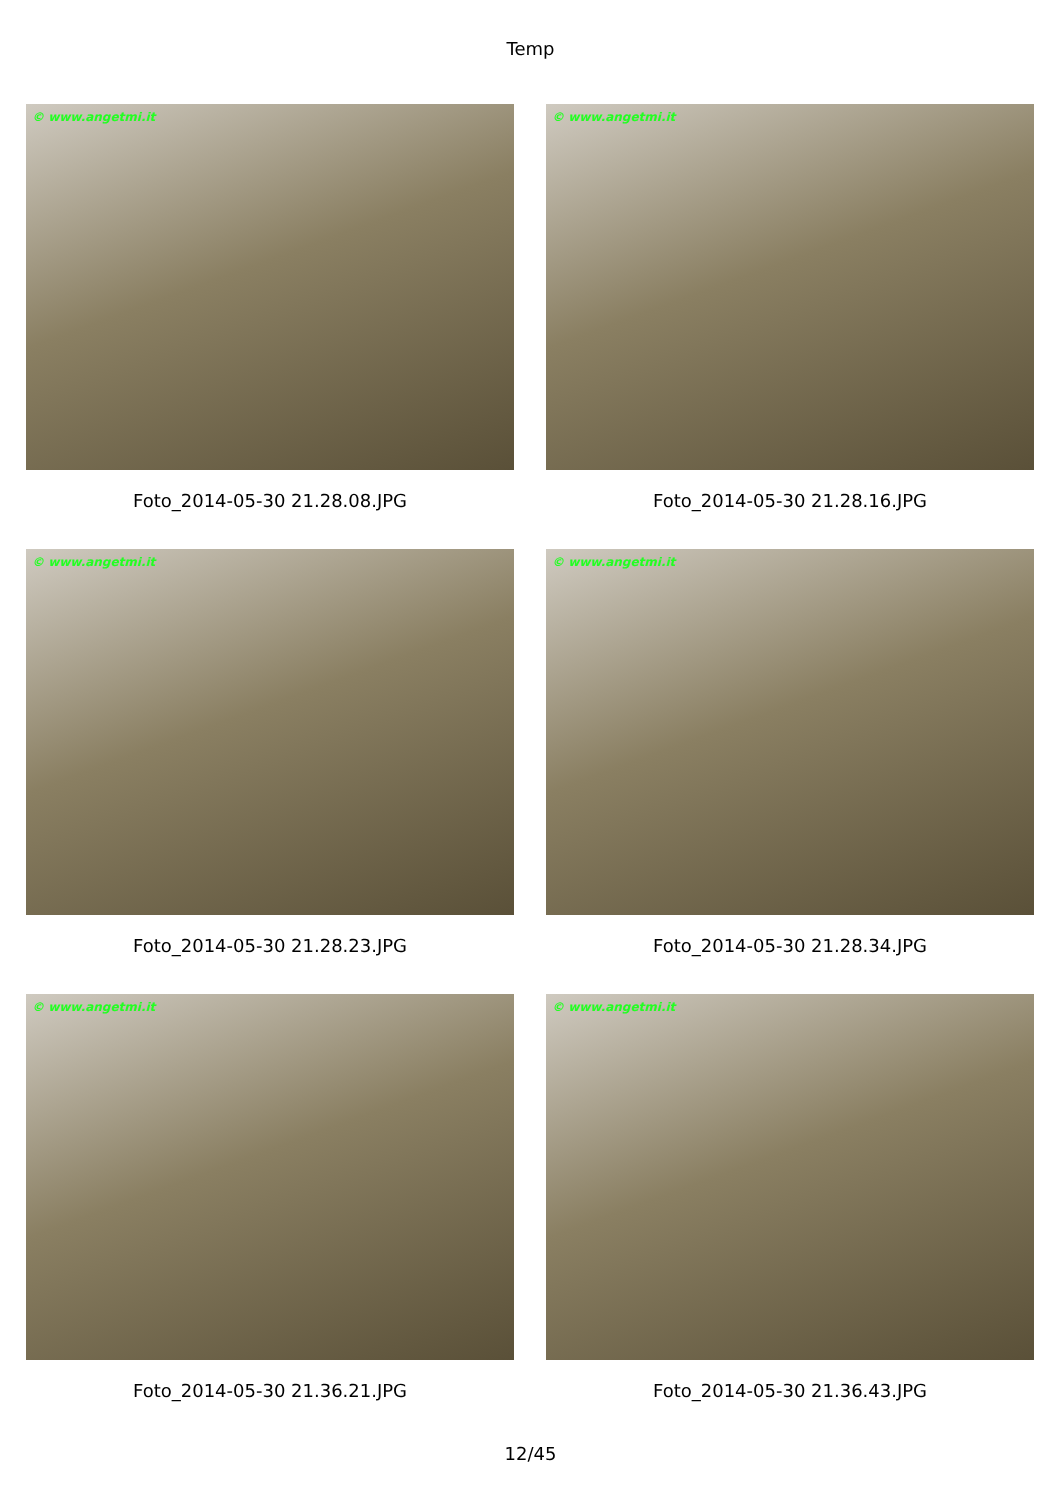Temp
© www.angetmi.it
Foto_2014-05-30 21.28.08.JPG
© www.angetmi.it
Foto_2014-05-30 21.28.16.JPG
© www.angetmi.it
Foto_2014-05-30 21.28.23.JPG
© www.angetmi.it
Foto_2014-05-30 21.28.34.JPG
© www.angetmi.it
Foto_2014-05-30 21.36.21.JPG
© www.angetmi.it
Foto_2014-05-30 21.36.43.JPG
12/45